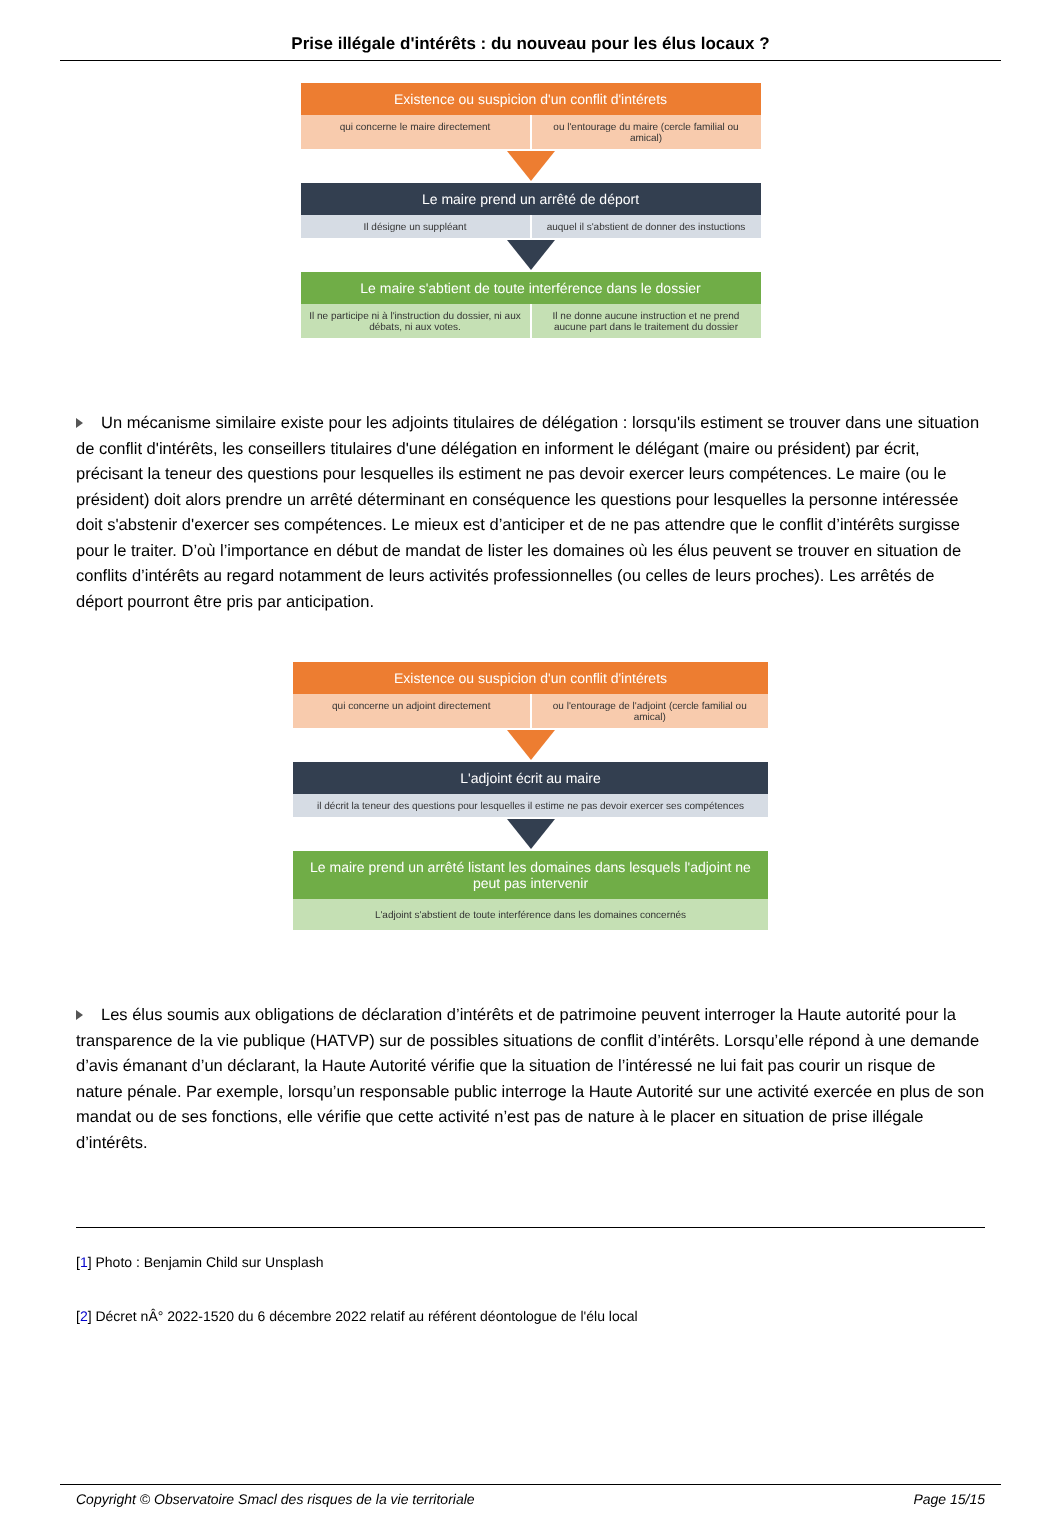Prise illégale d'intérêts : du nouveau pour les élus locaux ?
Existence ou suspicion d'un conflit d'intérets
qui concerne le maire directement
ou l'entourage du maire (cercle familial ou amical)
Le maire prend un arrêté de déport
Il désigne un suppléant auquel il s'abstient de donner des instuctions
Le maire s'abtient de toute interférence dans le dossier
Il ne participe ni à l'instruction du dossier, ni aux débats, ni aux votes.
Il ne donne aucune instruction et ne prend aucune part dans le traitement du dossier
Un mécanisme similaire existe pour les adjoints titulaires de délégation : lorsqu'ils estiment se trouver dans une situation de conflit d'intérêts, les conseillers titulaires d'une délégation en informent le délégant (maire ou président) par écrit, précisant la teneur des questions pour lesquelles ils estiment ne pas devoir exercer leurs compétences. Le maire (ou le président) doit alors prendre un arrêté déterminant en conséquence les questions pour lesquelles la personne intéressée doit s'abstenir d'exercer ses compétences. Le mieux est d’anticiper et de ne pas attendre que le conflit d’intérêts surgisse pour le traiter. D’où l’importance en début de mandat de lister les domaines où les élus peuvent se trouver en situation de conflits d’intérêts au regard notamment de leurs activités professionnelles (ou celles de leurs proches). Les arrêtés de déport pourront être pris par anticipation.
Existence ou suspicion d'un conflit d'intérets
qui concerne un adjoint directement
ou l'entourage de l'adjoint (cercle familial ou amical)
L'adjoint écrit au maire
il décrit la teneur des questions pour lesquelles il estime ne pas devoir exercer ses compétences
Le maire prend un arrêté listant les domaines dans lesquels l'adjoint ne peut pas intervenir
L'adjoint s'abstient de toute interférence dans les domaines concernés
Les élus soumis aux obligations de déclaration d’intérêts et de patrimoine peuvent interroger la Haute autorité pour la transparence de la vie publique (HATVP) sur de possibles situations de conflit d’intérêts. Lorsqu’elle répond à une demande d’avis émanant d’un déclarant, la Haute Autorité vérifie que la situation de l’intéressé ne lui fait pas courir un risque de nature pénale. Par exemple, lorsqu’un responsable public interroge la Haute Autorité sur une activité exercée en plus de son mandat ou de ses fonctions, elle vérifie que cette activité n’est pas de nature à le placer en situation de prise illégale d’intérêts.
[1] Photo : Benjamin Child sur Unsplash
[2] Décret nÂ° 2022-1520 du 6 décembre 2022 relatif au référent déontologue de l'élu local
Copyright © Observatoire Smacl des risques de la vie territoriale Page 15/15